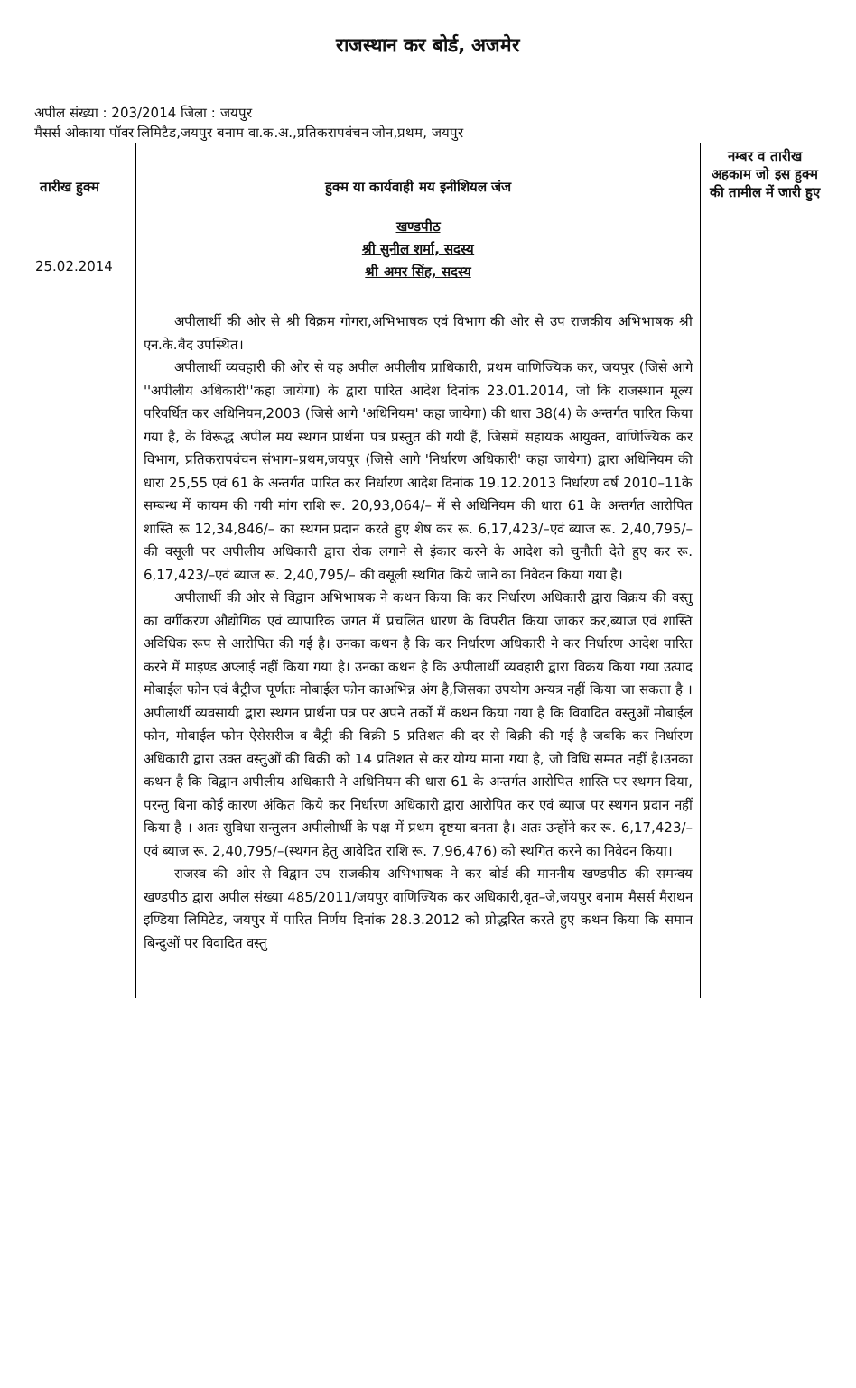राजस्थान कर बोर्ड, अजमेर
अपील संख्या : 203/2014 जिला : जयपुर
मैसर्स ओकाया पॉवर लिमिटैड,जयपुर बनाम वा.क.अ.,प्रतिकरापवंचन जोन,प्रथम, जयपुर
| तारीख हुक्म | हुक्म या कार्यवाही मय इनीशियल जंज | नम्बर व तारीख अहकाम जो इस हुक्म की तामील में जारी हुए |
| --- | --- | --- |
| 25.02.2014 | खण्डपीठ श्री सुनील शर्मा, सदस्य श्री अमर सिंह, सदस्य अपीलार्थी की ओर से श्री विक्रम गोगरा,अभिभाषक एवं विभाग की ओर से उप राजकीय अभिभाषक श्री एन.के.बैद उपस्थित। अपीलार्थी व्यवहारी की ओर से यह अपील अपीलीय प्राधिकारी, प्रथम वाणिज्यिक कर, जयपुर (जिसे आगे ''अपीलीय अधिकारी''कहा जायेगा) के द्वारा पारित आदेश दिनांक 23.01.2014, जो कि राजस्थान मूल्य परिवर्धित कर अधिनियम,2003 (जिसे आगे 'अधिनियम' कहा जायेगा) की धारा 38(4) के अन्तर्गत पारित किया गया है, के विरूद्ध अपील मय स्थगन प्रार्थना पत्र प्रस्तुत की गयी हैं, जिसमें सहायक आयुक्त, वाणिज्यिक कर विभाग, प्रतिकरापवंचन संभाग–प्रथम,जयपुर (जिसे आगे 'निर्धारण अधिकारी' कहा जायेगा) द्वारा अधिनियम की धारा 25,55 एवं 61 के अन्तर्गत पारित कर निर्धारण आदेश दिनांक 19.12.2013 निर्धारण वर्ष 2010–11के सम्बन्ध में कायम की गयी मांग राशि रू. 20,93,064/– में से अधिनियम की धारा 61 के अन्तर्गत आरोपित शास्ति रू 12,34,846/– का स्थगन प्रदान करते हुए शेष कर रू. 6,17,423/–एवं ब्याज रू. 2,40,795/– की वसूली पर अपीलीय अधिकारी द्वारा रोक लगाने से इंकार करने के आदेश को चुनौती देते हुए कर रू. 6,17,423/–एवं ब्याज रू. 2,40,795/– की वसूली स्थगित किये जाने का निवेदन किया गया है। अपीलार्थी की ओर से विद्वान अभिभाषक ने कथन किया कि कर निर्धारण अधिकारी द्वारा विक्रय की वस्तु का वर्गीकरण औद्योगिक एवं व्यापारिक जगत में प्रचलित धारण के विपरीत किया जाकर कर,ब्याज एवं शास्ति अविधिक रूप से आरोपित की गई है। उनका कथन है कि कर निर्धारण अधिकारी ने कर निर्धारण आदेश पारित करने में माइण्ड अप्लाई नहीं किया गया है। उनका कथन है कि अपीलार्थी व्यवहारी द्वारा विक्रय किया गया उत्पाद मोबाईल फोन एवं बैट्रीज पूर्णतः मोबाईल फोन काअभिन्न अंग है,जिसका उपयोग अन्यत्र नहीं किया जा सकता है । अपीलार्थी व्यवसायी द्वारा स्थगन प्रार्थना पत्र पर अपने तर्को में कथन किया गया है कि विवादित वस्तुओं मोबाईल फोन, मोबाईल फोन ऐसेसरीज व बैट्री की बिक्री 5 प्रतिशत की दर से बिक्री की गई है जबकि कर निर्धारण अधिकारी द्वारा उक्त वस्तुओं की बिक्री को 14 प्रतिशत से कर योग्य माना गया है, जो विधि सम्मत नहीं है।उनका कथन है कि विद्वान अपीलीय अधिकारी ने अधिनियम की धारा 61 के अन्तर्गत आरोपित शास्ति पर स्थगन दिया, परन्तु बिना कोई कारण अंकित किये कर निर्धारण अधिकारी द्वारा आरोपित कर एवं ब्याज पर स्थगन प्रदान नहीं किया है । अतः सुविधा सन्तुलन अपीलीार्थी के पक्ष में प्रथम दृष्टया बनता है। अतः उन्होंने कर रू. 6,17,423/–एवं ब्याज रू. 2,40,795/–(स्थगन हेतु आवेदित राशि रू. 7,96,476) को स्थगित करने का निवेदन किया। राजस्व की ओर से विद्वान उप राजकीय अभिभाषक ने कर बोर्ड की माननीय खण्डपीठ की समन्वय खण्डपीठ द्वारा अपील संख्या 485/2011/जयपुर वाणिज्यिक कर अधिकारी,वृत–जे,जयपुर बनाम मैसर्स मैराथन इण्डिया लिमिटेड, जयपुर में पारित निर्णय दिनांक 28.3.2012 को प्रोद्धरित करते हुए कथन किया कि समान बिन्दुओं पर विवादित वस्तु | |